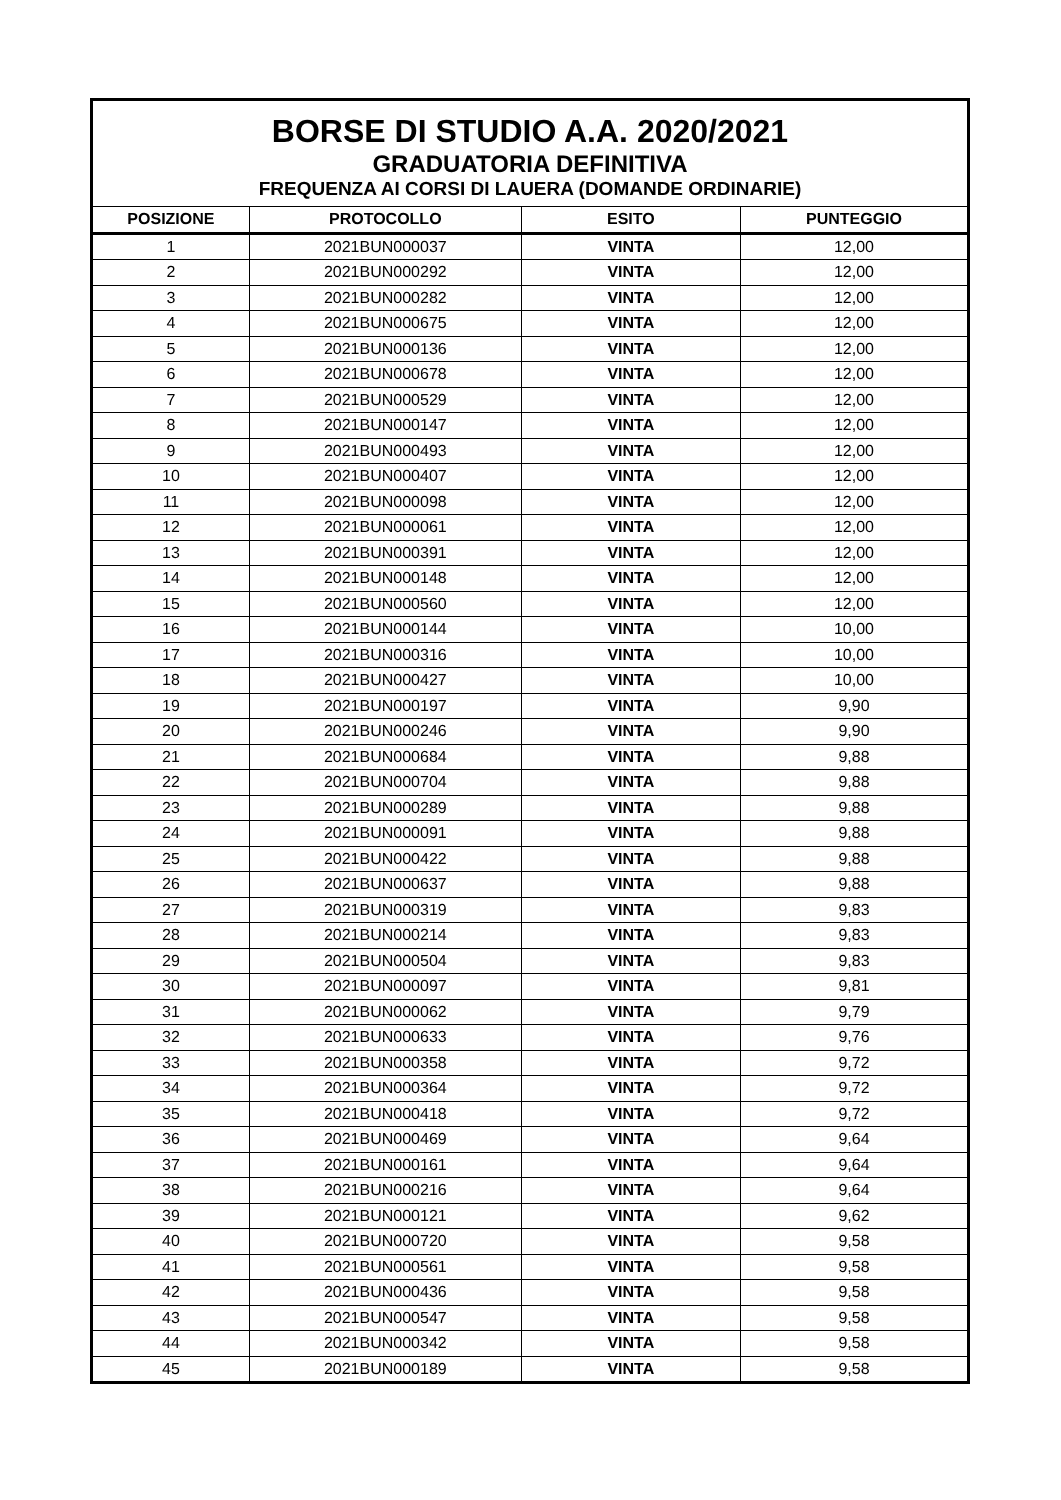| BORSE DI STUDIO A.A. 2020/2021 | | | |
| GRADUATORIA DEFINITIVA | | | |
| FREQUENZA AI CORSI DI LAUERA (DOMANDE ORDINARIE) | | | |
| POSIZIONE | PROTOCOLLO | ESITO | PUNTEGGIO |
| 1 | 2021BUN000037 | VINTA | 12,00 |
| 2 | 2021BUN000292 | VINTA | 12,00 |
| 3 | 2021BUN000282 | VINTA | 12,00 |
| 4 | 2021BUN000675 | VINTA | 12,00 |
| 5 | 2021BUN000136 | VINTA | 12,00 |
| 6 | 2021BUN000678 | VINTA | 12,00 |
| 7 | 2021BUN000529 | VINTA | 12,00 |
| 8 | 2021BUN000147 | VINTA | 12,00 |
| 9 | 2021BUN000493 | VINTA | 12,00 |
| 10 | 2021BUN000407 | VINTA | 12,00 |
| 11 | 2021BUN000098 | VINTA | 12,00 |
| 12 | 2021BUN000061 | VINTA | 12,00 |
| 13 | 2021BUN000391 | VINTA | 12,00 |
| 14 | 2021BUN000148 | VINTA | 12,00 |
| 15 | 2021BUN000560 | VINTA | 12,00 |
| 16 | 2021BUN000144 | VINTA | 10,00 |
| 17 | 2021BUN000316 | VINTA | 10,00 |
| 18 | 2021BUN000427 | VINTA | 10,00 |
| 19 | 2021BUN000197 | VINTA | 9,90 |
| 20 | 2021BUN000246 | VINTA | 9,90 |
| 21 | 2021BUN000684 | VINTA | 9,88 |
| 22 | 2021BUN000704 | VINTA | 9,88 |
| 23 | 2021BUN000289 | VINTA | 9,88 |
| 24 | 2021BUN000091 | VINTA | 9,88 |
| 25 | 2021BUN000422 | VINTA | 9,88 |
| 26 | 2021BUN000637 | VINTA | 9,88 |
| 27 | 2021BUN000319 | VINTA | 9,83 |
| 28 | 2021BUN000214 | VINTA | 9,83 |
| 29 | 2021BUN000504 | VINTA | 9,83 |
| 30 | 2021BUN000097 | VINTA | 9,81 |
| 31 | 2021BUN000062 | VINTA | 9,79 |
| 32 | 2021BUN000633 | VINTA | 9,76 |
| 33 | 2021BUN000358 | VINTA | 9,72 |
| 34 | 2021BUN000364 | VINTA | 9,72 |
| 35 | 2021BUN000418 | VINTA | 9,72 |
| 36 | 2021BUN000469 | VINTA | 9,64 |
| 37 | 2021BUN000161 | VINTA | 9,64 |
| 38 | 2021BUN000216 | VINTA | 9,64 |
| 39 | 2021BUN000121 | VINTA | 9,62 |
| 40 | 2021BUN000720 | VINTA | 9,58 |
| 41 | 2021BUN000561 | VINTA | 9,58 |
| 42 | 2021BUN000436 | VINTA | 9,58 |
| 43 | 2021BUN000547 | VINTA | 9,58 |
| 44 | 2021BUN000342 | VINTA | 9,58 |
| 45 | 2021BUN000189 | VINTA | 9,58 |